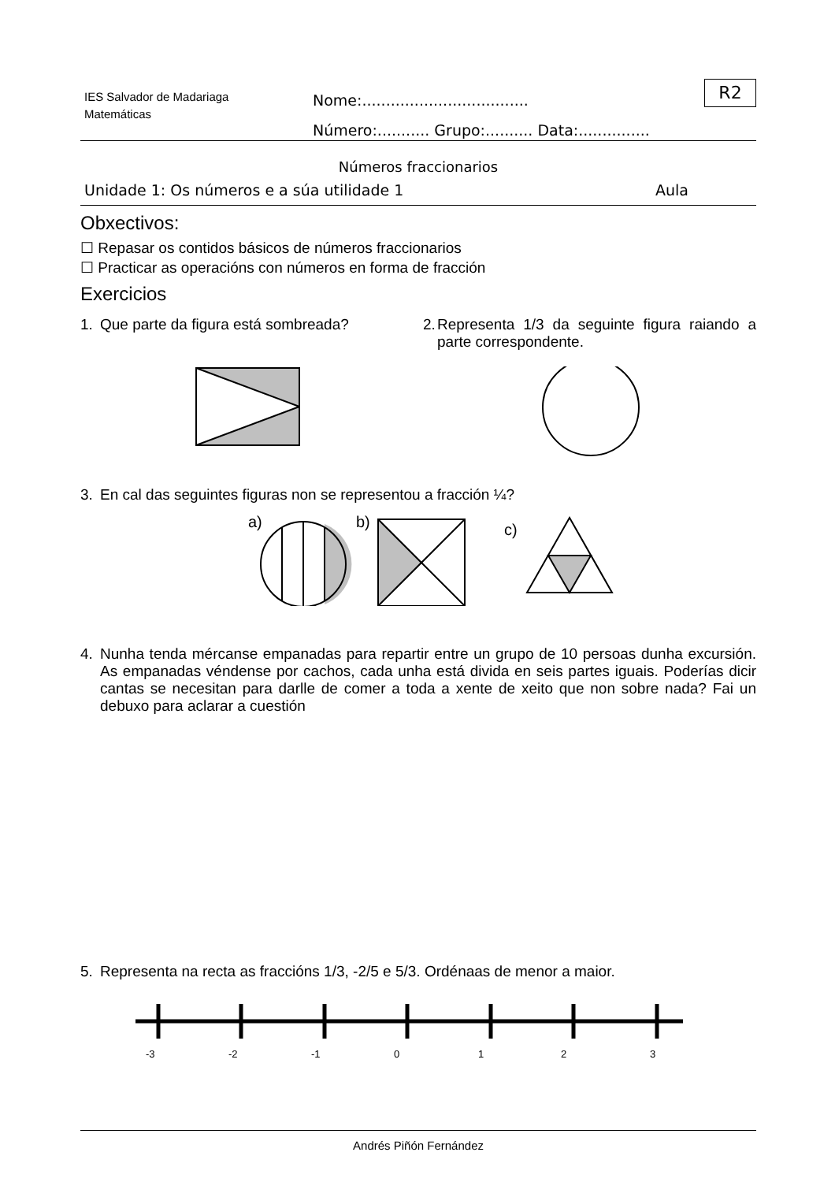IES Salvador de Madariaga
Matemáticas
Nome:...................................
Número:........... Grupo:.......... Data:...............
R2
Números fraccionarios
Unidade 1: Os números e a súa utilidade 1 Aula
Obxectivos:
☐ Repasar os contidos básicos de números fraccionarios
☐ Practicar as operacións con números en forma de fracción
Exercicios
1. Que parte da figura está sombreada? 2. Representa 1/3 da seguinte figura raiando a parte correspondente.
3. En cal das seguintes figuras non se representou a fracción ¼?
a)
b)
c)
4. Nunha tenda mércanse empanadas para repartir entre un grupo de 10 persoas dunha excursión. As empanadas véndense por cachos, cada unha está divida en seis partes iguais. Poderías dicir cantas se necesitan para darlle de comer a toda a xente de xeito que non sobre nada? Fai un debuxo para aclarar a cuestión
5. Representa na recta as fraccións 1/3, -2/5 e 5/3. Ordénaas de menor a maior.
-3
-2
-1
0
1
2
3
Andrés Piñón Fernández